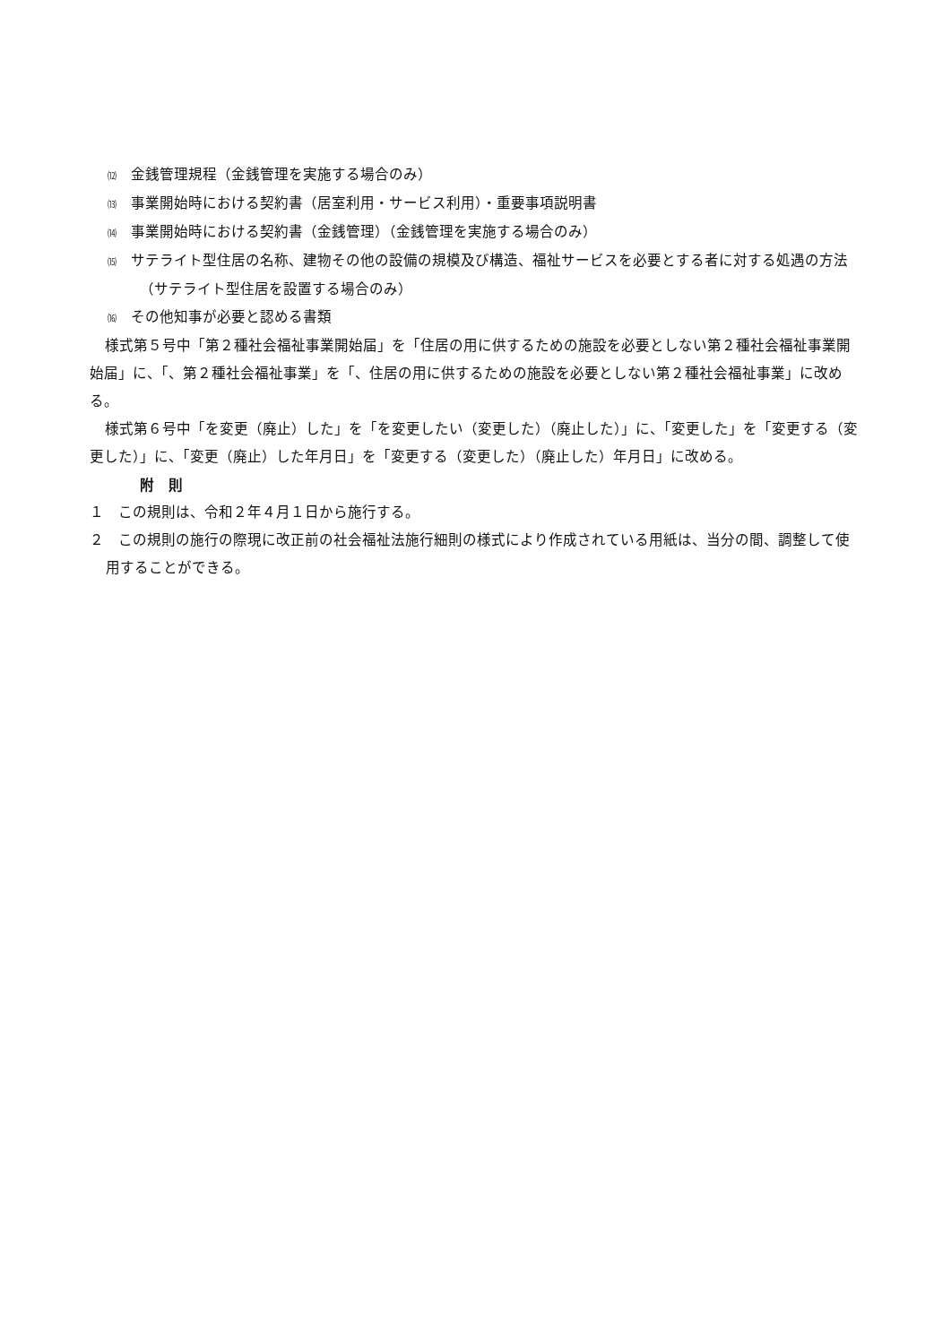⑿　金銭管理規程（金銭管理を実施する場合のみ）
⒀　事業開始時における契約書（居室利用・サービス利用）・重要事項説明書
⒁　事業開始時における契約書（金銭管理）（金銭管理を実施する場合のみ）
⒂　サテライト型住居の名称、建物その他の設備の規模及び構造、福祉サービスを必要とする者に対する処遇の方法（サテライト型住居を設置する場合のみ）
⒃　その他知事が必要と認める書類
様式第５号中「第２種社会福祉事業開始届」を「住居の用に供するための施設を必要としない第２種社会福祉事業開始届」に、「、第２種社会福祉事業」を「、住居の用に供するための施設を必要としない第２種社会福祉事業」に改める。
様式第６号中「を変更（廃止）した」を「を変更したい（変更した）（廃止した）」に、「変更した」を「変更する（変更した）」に、「変更（廃止）した年月日」を「変更する（変更した）（廃止した）年月日」に改める。
附　則
１　この規則は、令和２年４月１日から施行する。
２　この規則の施行の際現に改正前の社会福祉法施行細則の様式により作成されている用紙は、当分の間、調整して使用することができる。